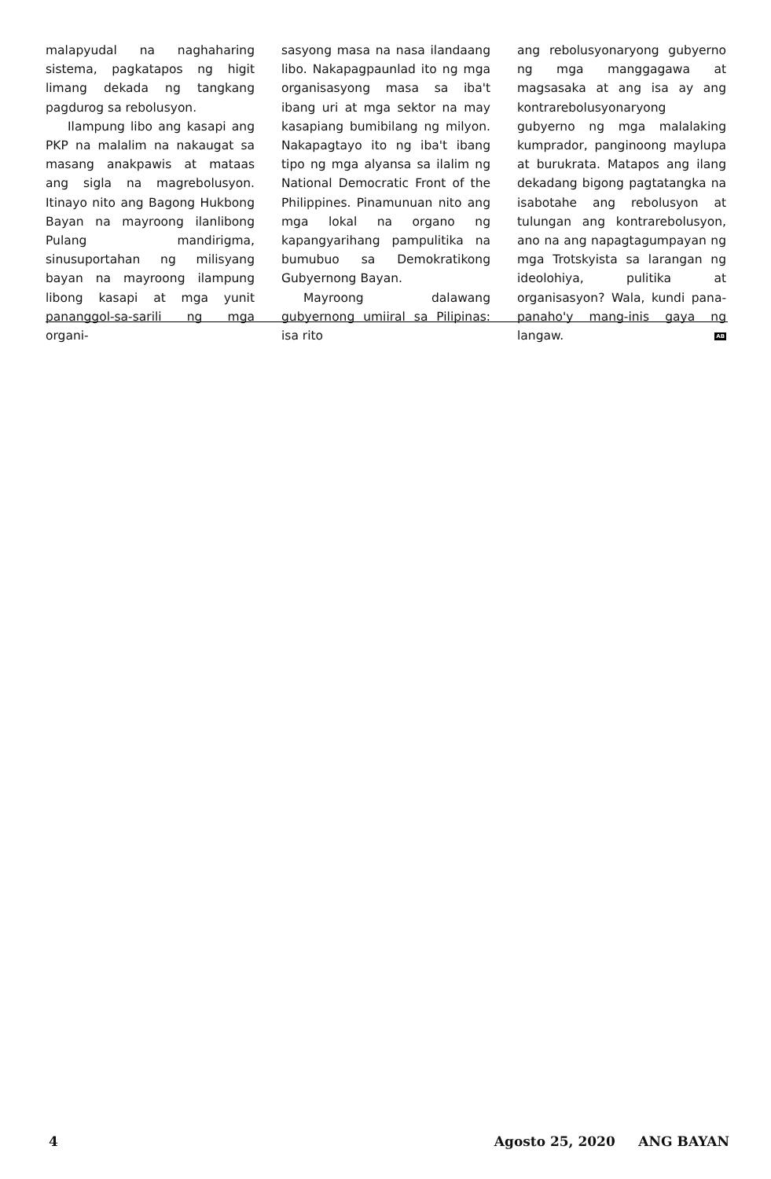malapyudal na naghaharing sistema, pagkatapos ng higit limang dekada ng tangkang pagdurog sa rebolusyon.
Ilampung libo ang kasapi ang PKP na malalim na nakaugat sa masang anakpawis at mataas ang sigla na magrebolusyon. Itinayo nito ang Bagong Hukbong Bayan na mayroong ilanlibong Pulang mandirigma, sinusuportahan ng milisyang bayan na mayroong ilampung libong kasapi at mga yunit pananggol-sa-sarili ng mga organi-
sasyong masa na nasa ilandaang libo. Nakapagpaunlad ito ng mga organisasyong masa sa iba't ibang uri at mga sektor na may kasapiang bumibilang ng milyon. Nakapagtayo ito ng iba't ibang tipo ng mga alyansa sa ilalim ng National Democratic Front of the Philippines. Pinamunuan nito ang mga lokal na organo ng kapangyarihang pampulitika na bumubuo sa Demokratikong Gubyernong Bayan.
Mayroong dalawang gubyernong umiiral sa Pilipinas: isa rito
ang rebolusyonaryong gubyerno ng mga manggagawa at magsasaka at ang isa ay ang kontrarebolusyonaryong gubyerno ng mga malalaking kumprador, panginoong maylupa at burukrata. Matapos ang ilang dekadang bigong pagtatangka na isabotahe ang rebolusyon at tulungan ang kontrarebolusyon, ano na ang napagtagumpayan ng mga Trotskyista sa larangan ng ideolohiya, pulitika at organisasyon? Wala, kundi pana-panaho'y mang-inis gaya ng langaw. AB
4 Agosto 25, 2020 ANG BAYAN